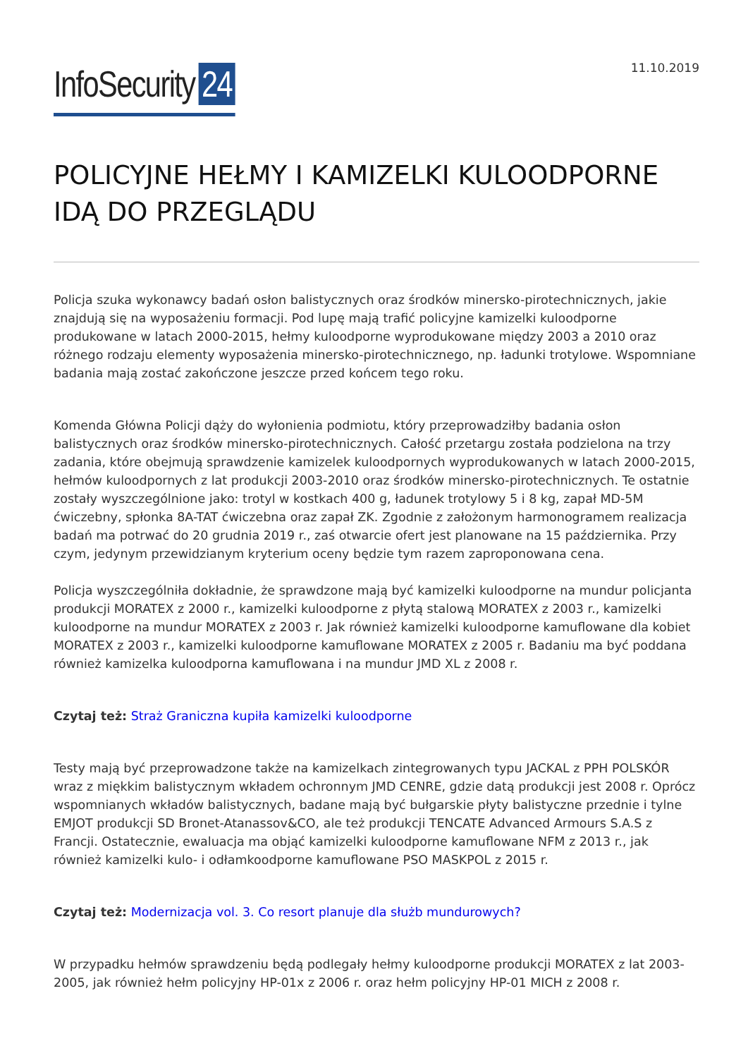InfoSecurity 24
11.10.2019
POLICYJNE HEŁMY I KAMIZELKI KULOODPORNE IDĄ DO PRZEGLĄDU
Policja szuka wykonawcy badań osłon balistycznych oraz środków minersko-pirotechnicznych, jakie znajdują się na wyposażeniu formacji. Pod lupę mają trafić policyjne kamizelki kuloodporne produkowane w latach 2000-2015, hełmy kuloodporne wyprodukowane między 2003 a 2010 oraz różnego rodzaju elementy wyposażenia minersko-pirotechnicznego, np. ładunki trotylowe. Wspomniane badania mają zostać zakończone jeszcze przed końcem tego roku.
Komenda Główna Policji dąży do wyłonienia podmiotu, który przeprowadziłby badania osłon balistycznych oraz środków minersko-pirotechnicznych. Całość przetargu została podzielona na trzy zadania, które obejmują sprawdzenie kamizelek kuloodpornych wyprodukowanych w latach 2000-2015, hełmów kuloodpornych z lat produkcji 2003-2010 oraz środków minersko-pirotechnicznych. Te ostatnie zostały wyszczególnione jako: trotyl w kostkach 400 g, ładunek trotylowy 5 i 8 kg, zapał MD-5M ćwiczebny, spłonka 8A-TAT ćwiczebna oraz zapał ZK. Zgodnie z założonym harmonogramem realizacja badań ma potrwać do 20 grudnia 2019 r., zaś otwarcie ofert jest planowane na 15 października. Przy czym, jedynym przewidzianym kryterium oceny będzie tym razem zaproponowana cena.
Policja wyszczególniła dokładnie, że sprawdzone mają być kamizelki kuloodporne na mundur policjanta produkcji MORATEX z 2000 r., kamizelki kuloodporne z płytą stalową MORATEX z 2003 r., kamizelki kuloodporne na mundur MORATEX z 2003 r. Jak również kamizelki kuloodporne kamuflowane dla kobiet MORATEX z 2003 r., kamizelki kuloodporne kamuflowane MORATEX z 2005 r. Badaniu ma być poddana również kamizelka kuloodporna kamuflowana i na mundur JMD XL z 2008 r.
Czytaj też: Straż Graniczna kupiła kamizelki kuloodporne
Testy mają być przeprowadzone także na kamizelkach zintegrowanych typu JACKAL z PPH POLSKÓR wraz z miękkim balistycznym wkładem ochronnym JMD CENRE, gdzie datą produkcji jest 2008 r. Oprócz wspomnianych wkładów balistycznych, badane mają być bułgarskie płyty balistyczne przednie i tylne EMJOT produkcji SD Bronet-Atanassov&CO, ale też produkcji TENCATE Advanced Armours S.A.S z Francji. Ostatecznie, ewaluacja ma objąć kamizelki kuloodporne kamuflowane NFM z 2013 r., jak również kamizelki kulo- i odłamkoodporne kamuflowane PSO MASKPOL z 2015 r.
Czytaj też: Modernizacja vol. 3. Co resort planuje dla służb mundurowych?
W przypadku hełmów sprawdzeniu będą podlegały hełmy kuloodporne produkcji MORATEX z lat 2003-2005, jak również hełm policyjny HP-01x z 2006 r. oraz hełm policyjny HP-01 MICH z 2008 r.